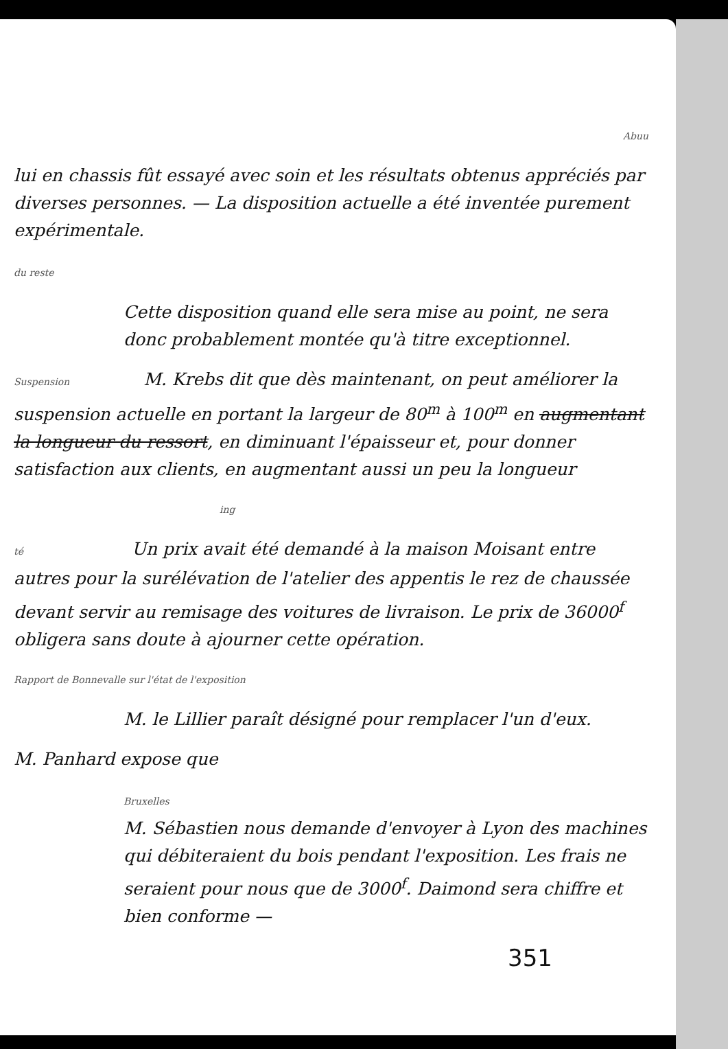Abuu
lui en chassis fût essayé avec soin et les résultats obtenus appréciés par diverses personnes. — La disposition actuelle a été inventée purement expérimentale.
du reste
Cette disposition quand elle sera mise au point, ne sera donc probablement montée qu'à titre exceptionnel.
Suspension M. Krebs dit que dès maintenant, on peut améliorer la suspension actuelle en portant la largeur de 80<sup>m</sup> à 100<sup>m</sup> en augmentant la longueur du ressort, en diminuant l'épaisseur et, pour donner satisfaction aux clients, en augmentant aussi un peu la longueur
ing
té Un prix avait été demandé à la maison Moisant entre autres pour la surélévation de l'atelier des appentis le rez de chaussée devant servir au remisage des voitures de livraison. Le prix de 36000<sup>f</sup> obligera sans doute à ajourner cette opération.
Rapport de Bonnevalle sur l'état de l'exposition
M. le Lillier paraît désigné pour remplacer l'un d'eux.
M. Panhard expose que
Bruxelles
M. Sébastien nous demande d'envoyer à Lyon des machines qui débiteraient du bois pendant l'exposition. Les frais ne seraient pour nous que de 3000<sup>f</sup>. Daimond sera chiffre et bien conforme —
351